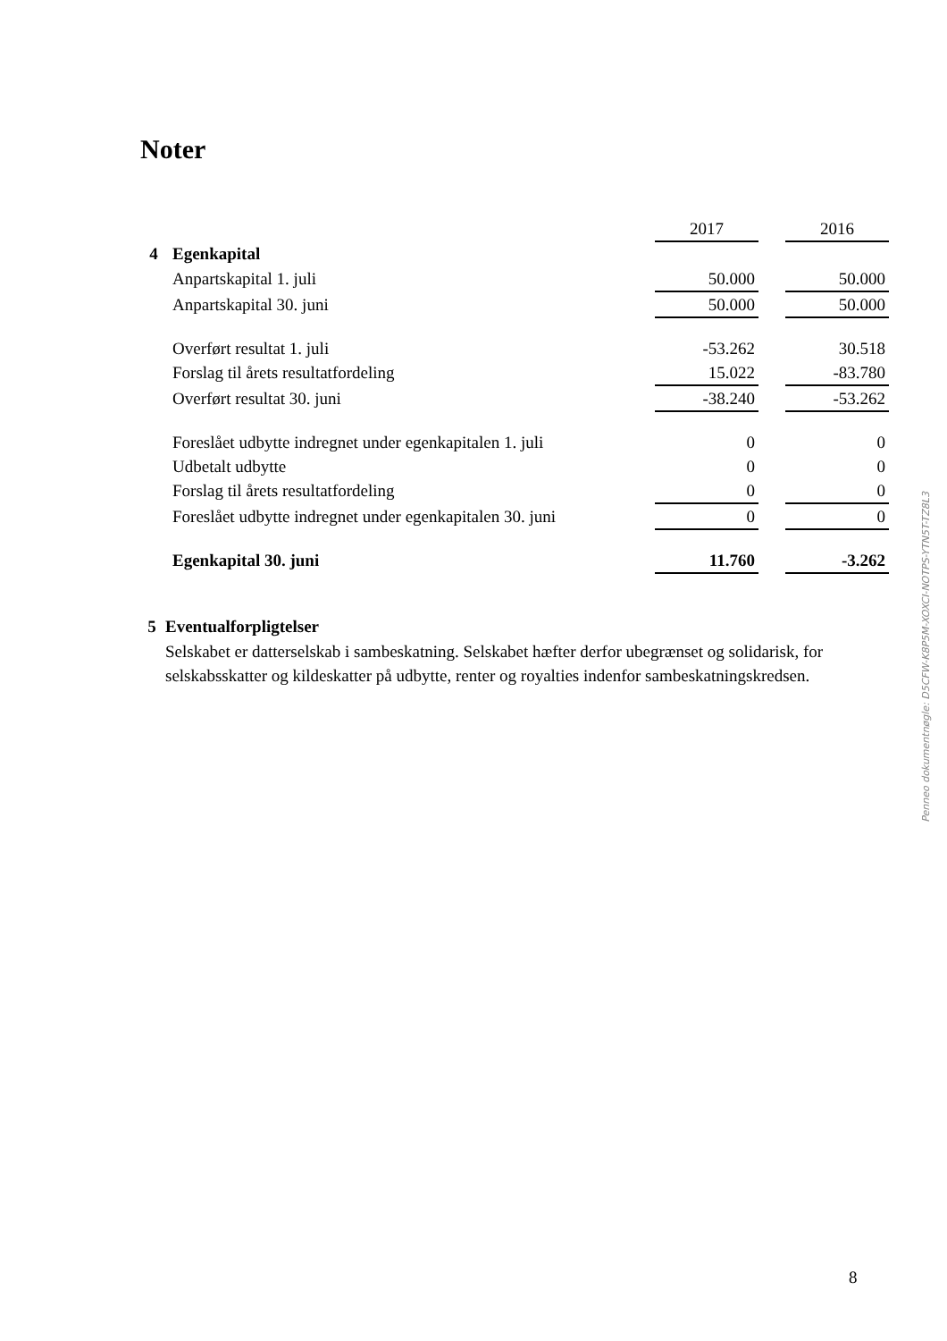Noter
| | | 2017 | | 2016 |
| --- | --- | --- | --- | --- |
| 4 | Egenkapital | | | |
| | Anpartskapital 1. juli | 50.000 | | 50.000 |
| | Anpartskapital 30. juni | 50.000 | | 50.000 |
| | Overført resultat 1. juli | -53.262 | | 30.518 |
| | Forslag til årets resultatfordeling | 15.022 | | -83.780 |
| | Overført resultat 30. juni | -38.240 | | -53.262 |
| | Foreslået udbytte indregnet under egenkapitalen 1. juli | 0 | | 0 |
| | Udbetalt udbytte | 0 | | 0 |
| | Forslag til årets resultatfordeling | 0 | | 0 |
| | Foreslået udbytte indregnet under egenkapitalen 30. juni | 0 | | 0 |
| | Egenkapital 30. juni | 11.760 | | -3.262 |
5 Eventualforpligtelser
Selskabet er datterselskab i sambeskatning. Selskabet hæfter derfor ubegrænset og solidarisk, for selskabsskatter og kildeskatter på udbytte, renter og royalties indenfor sambeskatningskredsen.
Penneo dokumentnøgle: D5CFW-K8P5M-XOXCI-NOTPS-YTN5T-TZ8L3
8